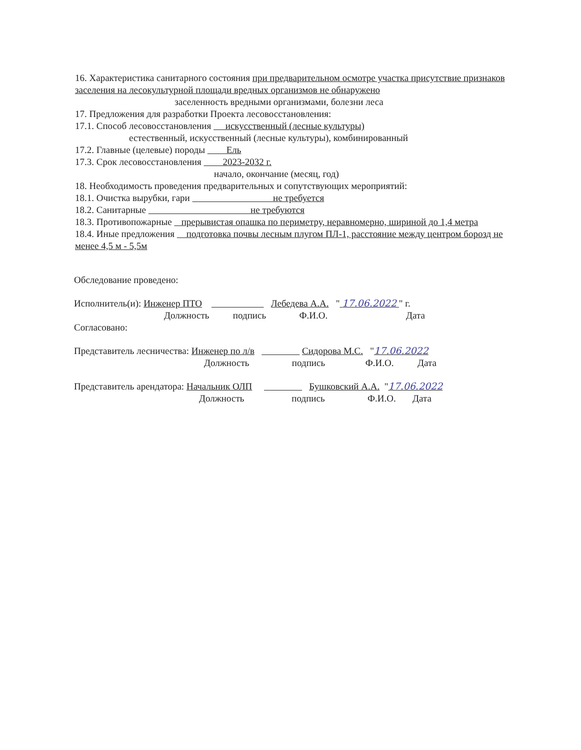16. Характеристика санитарного состояния при предварительном осмотре участка присутствие признаков заселения на лесокультурной площади вредных организмов не обнаружено
заселенность вредными организмами, болезни леса
17. Предложения для разработки Проекта лесовосстановления:
17.1. Способ лесовосстановления искусственный (лесные культуры)
естественный, искусственный (лесные культуры), комбинированный
17.2. Главные (целевые) породы Ель
17.3. Срок лесовосстановления 2023-2032 г.
начало, окончание (месяц, год)
18. Необходимость проведения предварительных и сопутствующих мероприятий:
18.1. Очистка вырубки, гари не требуется
18.2. Санитарные не требуются
18.3. Противопожарные прерывистая опашка по периметру, неравномерно, шириной до 1,4 метра
18.4. Иные предложения подготовка почвы лесным плугом ПЛ-1, расстояние между центром борозд не менее 4,5 м - 5,5м
Обследование проведено:
Исполнитель(и): Инженер ПТО Лебедева А.А. " 17.06.2022 " г.
Должность подпись Ф.И.О. Дата
Согласовано:
Представитель лесничества: Инженер по л/в Сидорова М.С. "17.06.2022
Должность подпись Ф.И.О. Дата
Представитель арендатора: Начальник ОЛП Бушковский А.А. "17.06.2022
Должность подпись Ф.И.О. Дата